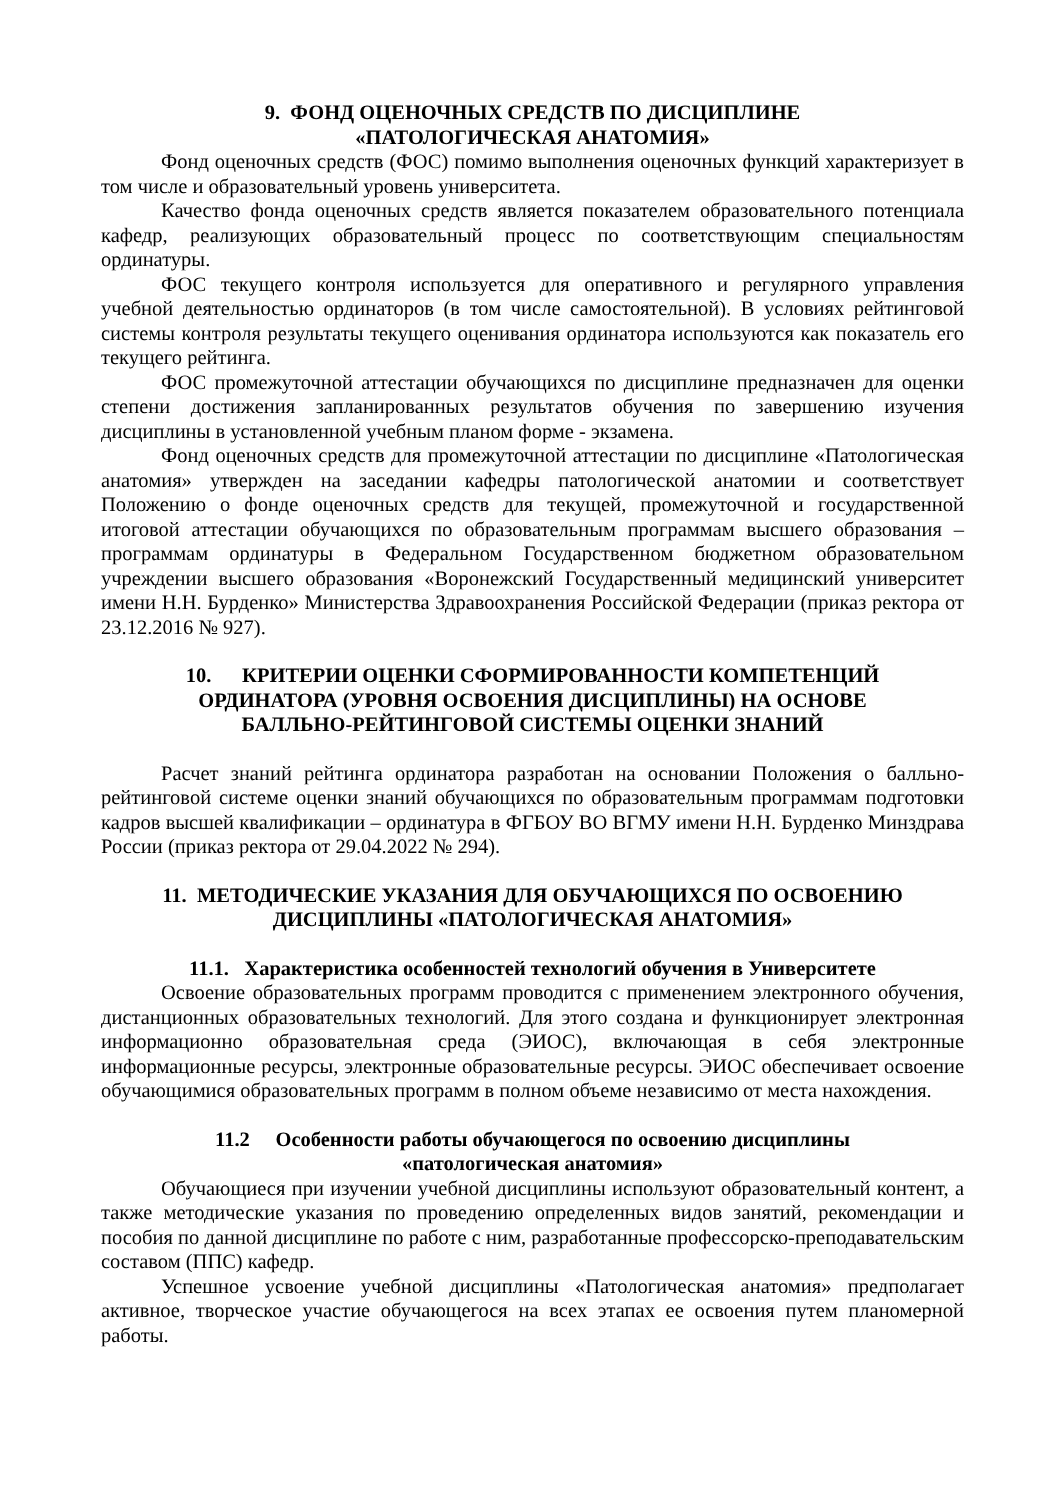9. ФОНД ОЦЕНОЧНЫХ СРЕДСТВ ПО ДИСЦИПЛИНЕ
«ПАТОЛОГИЧЕСКАЯ АНАТОМИЯ»
Фонд оценочных средств (ФОС) помимо выполнения оценочных функций характеризует в том числе и образовательный уровень университета.
Качество фонда оценочных средств является показателем образовательного потенциала кафедр, реализующих образовательный процесс по соответствующим специальностям ординатуры.
ФОС текущего контроля используется для оперативного и регулярного управления учебной деятельностью ординаторов (в том числе самостоятельной). В условиях рейтинговой системы контроля результаты текущего оценивания ординатора используются как показатель его текущего рейтинга.
ФОС промежуточной аттестации обучающихся по дисциплине предназначен для оценки степени достижения запланированных результатов обучения по завершению изучения дисциплины в установленной учебным планом форме - экзамена.
Фонд оценочных средств для промежуточной аттестации по дисциплине «Патологическая анатомия» утвержден на заседании кафедры патологической анатомии и соответствует Положению о фонде оценочных средств для текущей, промежуточной и государственной итоговой аттестации обучающихся по образовательным программам высшего образования – программам ординатуры в Федеральном Государственном бюджетном образовательном учреждении высшего образования «Воронежский Государственный медицинский университет имени Н.Н. Бурденко» Министерства Здравоохранения Российской Федерации (приказ ректора от 23.12.2016 № 927).
10. КРИТЕРИИ ОЦЕНКИ СФОРМИРОВАННОСТИ КОМПЕТЕНЦИЙ
ОРДИНАТОРА (УРОВНЯ ОСВОЕНИЯ ДИСЦИПЛИНЫ) НА ОСНОВЕ
БАЛЛЬНО-РЕЙТИНГОВОЙ СИСТЕМЫ ОЦЕНКИ ЗНАНИЙ
Расчет знаний рейтинга ординатора разработан на основании Положения о балльно-рейтинговой системе оценки знаний обучающихся по образовательным программам подготовки кадров высшей квалификации – ординатура в ФГБОУ ВО ВГМУ имени Н.Н. Бурденко Минздрава России (приказ ректора от 29.04.2022 № 294).
11. МЕТОДИЧЕСКИЕ УКАЗАНИЯ ДЛЯ ОБУЧАЮЩИХСЯ ПО ОСВОЕНИЮ
ДИСЦИПЛИНЫ «ПАТОЛОГИЧЕСКАЯ АНАТОМИЯ»
11.1. Характеристика особенностей технологий обучения в Университете
Освоение образовательных программ проводится с применением электронного обучения, дистанционных образовательных технологий. Для этого создана и функционирует электронная информационно образовательная среда (ЭИОС), включающая в себя электронные информационные ресурсы, электронные образовательные ресурсы. ЭИОС обеспечивает освоение обучающимися образовательных программ в полном объеме независимо от места нахождения.
11.2 Особенности работы обучающегося по освоению дисциплины
«патологическая анатомия»
Обучающиеся при изучении учебной дисциплины используют образовательный контент, а также методические указания по проведению определенных видов занятий, рекомендации и пособия по данной дисциплине по работе с ним, разработанные профессорско-преподавательским составом (ППС) кафедр.
Успешное усвоение учебной дисциплины «Патологическая анатомия» предполагает активное, творческое участие обучающегося на всех этапах ее освоения путем планомерной работы.